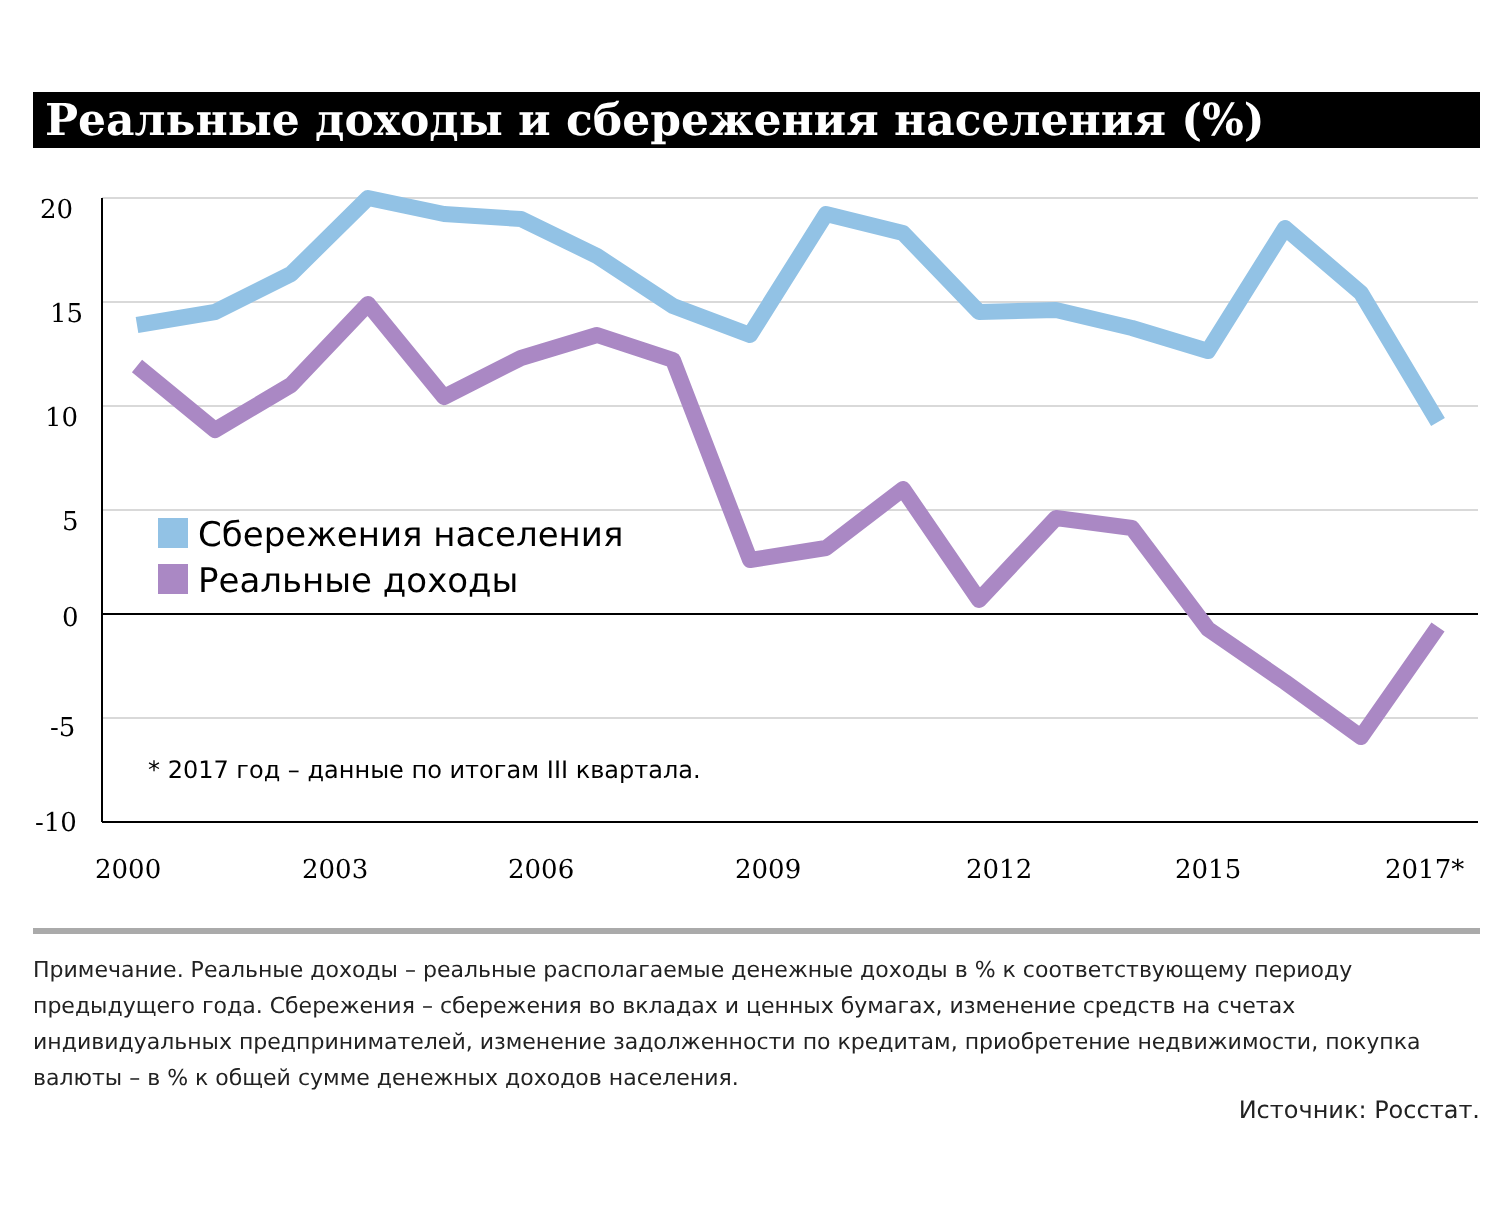Реальные доходы и сбережения населения (%)
20
15
10
5
0
-5
-10
2000
2003
2006
2009
2012
2015
2017*
Сбережения населения
Реальные доходы
* 2017 год – данные по итогам III квартала.
Примечание. Реальные доходы – реальные располагаемые денежные доходы в % к соответствующему периоду предыдущего года. Сбережения – сбережения во вкладах и ценных бумагах, изменение средств на счетах индивидуальных предпринимателей, изменение задолженности по кредитам, приобретение недвижимости, покупка валюты – в % к общей сумме денежных доходов населения.
Источник: Росстат.